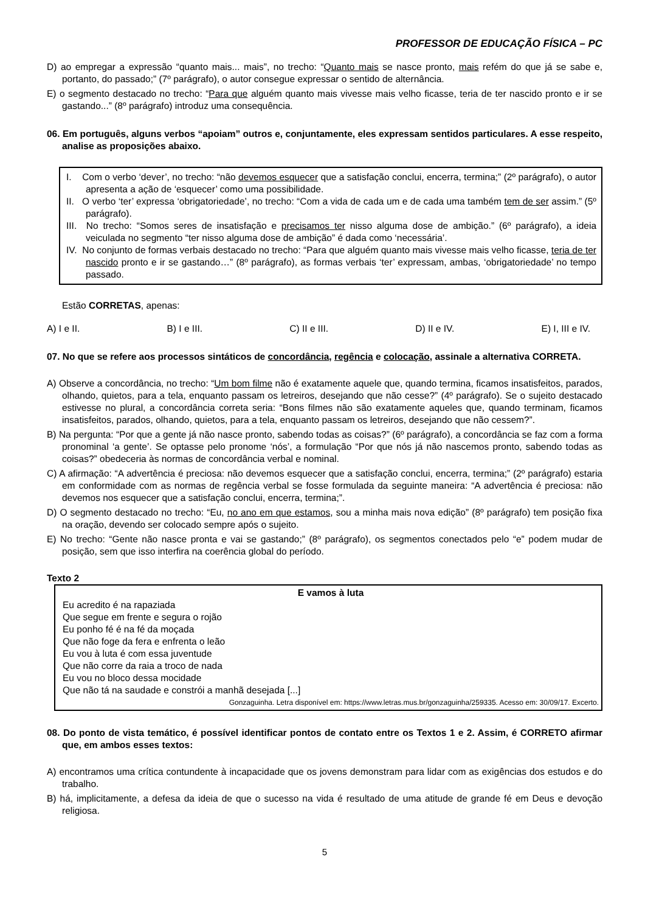PROFESSOR DE EDUCAÇÃO FÍSICA – PC
D) ao empregar a expressão “quanto mais... mais”, no trecho: “Quanto mais se nasce pronto, mais refém do que já se sabe e, portanto, do passado;” (7º parágrafo), o autor consegue expressar o sentido de alternância.
E) o segmento destacado no trecho: “Para que alguém quanto mais vivesse mais velho ficasse, teria de ter nascido pronto e ir se gastando...” (8º parágrafo) introduz uma consequência.
06. Em português, alguns verbos “apoiam” outros e, conjuntamente, eles expressam sentidos particulares. A esse respeito, analise as proposições abaixo.
I. Com o verbo ‘dever’, no trecho: “não devemos esquecer que a satisfação conclui, encerra, termina;” (2º parágrafo), o autor apresenta a ação de ‘esquecer’ como uma possibilidade.
II. O verbo ‘ter’ expressa ‘obrigatoriedade’, no trecho: “Com a vida de cada um e de cada uma também tem de ser assim.” (5º parágrafo).
III. No trecho: “Somos seres de insatisfação e precisamos ter nisso alguma dose de ambição.” (6º parágrafo), a ideia veiculada no segmento “ter nisso alguma dose de ambição” é dada como ‘necessária’.
IV. No conjunto de formas verbais destacado no trecho: “Para que alguém quanto mais vivesse mais velho ficasse, teria de ter nascido pronto e ir se gastando…” (8º parágrafo), as formas verbais ‘ter’ expressam, ambas, ‘obrigatoriedade’ no tempo passado.
Estão CORRETAS, apenas:
A) I e II. B) I e III. C) II e III. D) II e IV. E) I, III e IV.
07. No que se refere aos processos sintáticos de concordância, regência e colocação, assinale a alternativa CORRETA.
A) Observe a concordância, no trecho: “Um bom filme não é exatamente aquele que, quando termina, ficamos insatisfeitos, parados, olhando, quietos, para a tela, enquanto passam os letreiros, desejando que não cesse?” (4º parágrafo). Se o sujeito destacado estivesse no plural, a concordância correta seria: “Bons filmes não são exatamente aqueles que, quando terminam, ficamos insatisfeitos, parados, olhando, quietos, para a tela, enquanto passam os letreiros, desejando que não cessem?”.
B) Na pergunta: “Por que a gente já não nasce pronto, sabendo todas as coisas?” (6º parágrafo), a concordância se faz com a forma pronominal ‘a gente’. Se optasse pelo pronome ‘nós’, a formulação “Por que nós já não nascemos pronto, sabendo todas as coisas?” obedeceria às normas de concordância verbal e nominal.
C) A afirmação: “A advertência é preciosa: não devemos esquecer que a satisfação conclui, encerra, termina;” (2º parágrafo) estaria em conformidade com as normas de regência verbal se fosse formulada da seguinte maneira: “A advertência é preciosa: não devemos nos esquecer que a satisfação conclui, encerra, termina;”.
D) O segmento destacado no trecho: “Eu, no ano em que estamos, sou a minha mais nova edição” (8º parágrafo) tem posição fixa na oração, devendo ser colocado sempre após o sujeito.
E) No trecho: “Gente não nasce pronta e vai se gastando;” (8º parágrafo), os segmentos conectados pelo “e” podem mudar de posição, sem que isso interfira na coerência global do período.
Texto 2
E vamos à luta
Eu acredito é na rapaziada
Que segue em frente e segura o rojão
Eu ponho fé é na fé da moçada
Que não foge da fera e enfrenta o leão
Eu vou à luta é com essa juventude
Que não corre da raia a troco de nada
Eu vou no bloco dessa mocidade
Que não tá na saudade e constrói a manhã desejada [...]
Gonzaguinha. Letra disponível em: https://www.letras.mus.br/gonzaguinha/259335. Acesso em: 30/09/17. Excerto.
08. Do ponto de vista temático, é possível identificar pontos de contato entre os Textos 1 e 2. Assim, é CORRETO afirmar que, em ambos esses textos:
A) encontramos uma crítica contundente à incapacidade que os jovens demonstram para lidar com as exigências dos estudos e do trabalho.
B) há, implicitamente, a defesa da ideia de que o sucesso na vida é resultado de uma atitude de grande fé em Deus e devoção religiosa.
5